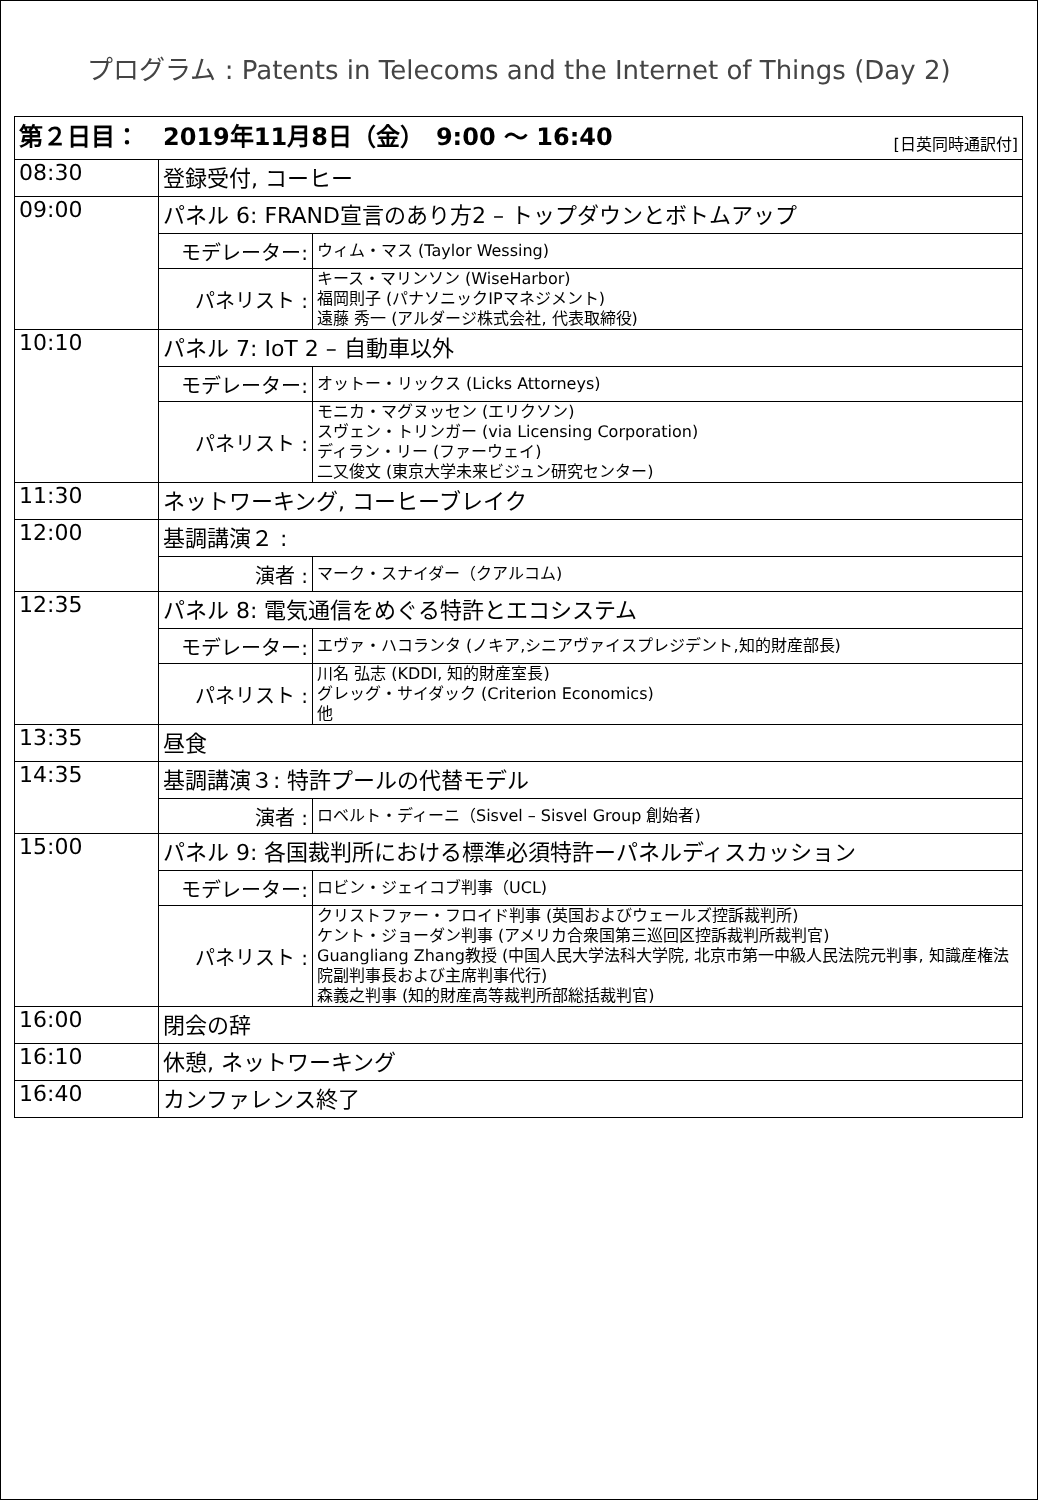プログラム : Patents in Telecoms and the Internet of Things (Day 2)
| 第２日目： 2019年11月8日（金） 9:00 〜 16:40 [日英同時通訳付] | | |
| --- | --- | --- |
| 08:30 | 登録受付, コーヒー | |
| 09:00 | パネル 6: FRAND宣言のあり方2 – トップダウンとボトムアップ | |
| | モデレーター: | ウィム・マス (Taylor Wessing) |
| | パネリスト : | キース・マリンソン (WiseHarbor) 福岡則子 (パナソニックIPマネジメント) 遠藤 秀一 (アルダージ株式会社, 代表取締役) |
| 10:10 | パネル 7: IoT 2 – 自動車以外 | |
| | モデレーター: | オットー・リックス (Licks Attorneys) |
| | パネリスト : | モニカ・マグヌッセン (エリクソン) スヴェン・トリンガー (via Licensing Corporation) ディラン・リー (ファーウェイ) 二又俊文 (東京大学未来ビジュン研究センター) |
| 11:30 | ネットワーキング, コーヒーブレイク | |
| 12:00 | 基調講演２ : | |
| | 演者 : | マーク・スナイダー（クアルコム) |
| 12:35 | パネル 8: 電気通信をめぐる特許とエコシステム | |
| | モデレーター: | エヴァ・ハコランタ (ノキア,シニアヴァイスプレジデント,知的財産部長) |
| | パネリスト : | 川名 弘志 (KDDI, 知的財産室長) グレッグ・サイダック (Criterion Economics) 他 |
| 13:35 | 昼食 | |
| 14:35 | 基調講演３: 特許プールの代替モデル | |
| | 演者 : | ロベルト・ディーニ（Sisvel – Sisvel Group 創始者) |
| 15:00 | パネル 9: 各国裁判所における標準必須特許ーパネルディスカッション | |
| | モデレーター: | ロビン・ジェイコブ判事（UCL) |
| | パネリスト : | クリストファー・フロイド判事 (英国およびウェールズ控訴裁判所) ケント・ジョーダン判事 (アメリカ合衆国第三巡回区控訴裁判所裁判官) Guangliang Zhang教授 (中国人民大学法科大学院, 北京市第一中級人民法院元判事, 知識産権法院副判事長および主席判事代行) 森義之判事 (知的財産高等裁判所部総括裁判官) |
| 16:00 | 閉会の辞 | |
| 16:10 | 休憩, ネットワーキング | |
| 16:40 | カンファレンス終了 | |